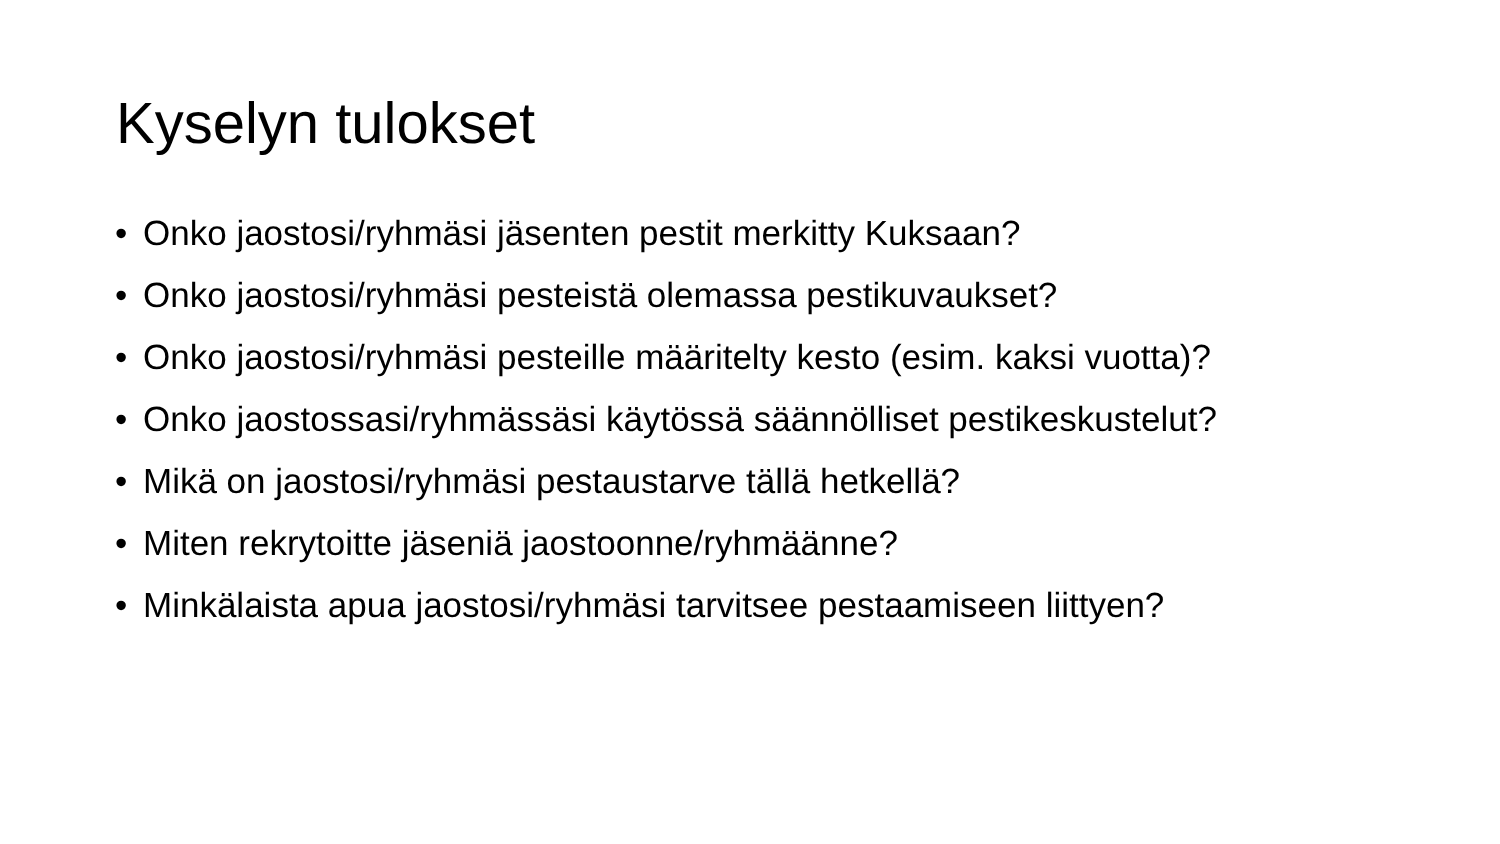Kyselyn tulokset
• Onko jaostosi/ryhmäsi jäsenten pestit merkitty Kuksaan?
• Onko jaostosi/ryhmäsi pesteistä olemassa pestikuvaukset?
• Onko jaostosi/ryhmäsi pesteille määritelty kesto (esim. kaksi vuotta)?
• Onko jaostossasi/ryhmässäsi käytössä säännölliset pestikeskustelut?
• Mikä on jaostosi/ryhmäsi pestaustarve tällä hetkellä?
• Miten rekrytoitte jäseniä jaostoonne/ryhmäänne?
• Minkälaista apua jaostosi/ryhmäsi tarvitsee pestaamiseen liittyen?